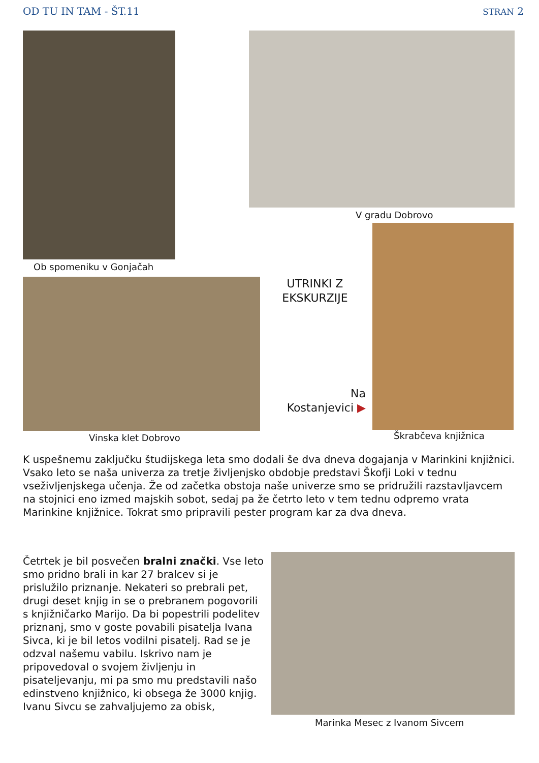OD TU IN TAM - ŠT.11 STRAN 2
V gradu Dobrovo
Ob spomeniku v Gonjačah
UTRINKI Z EKSKURZIJE
Na Kostanjevici ▶
Vinska klet Dobrovo Škrabčeva knjižnica
K uspešnemu zaključku študijskega leta smo dodali še dva dneva dogajanja v Marinkini knjižnici.
Vsako leto se naša univerza za tretje življenjsko obdobje predstavi Škofji Loki v tednu vseživljenjskega učenja. Že od začetka obstoja naše univerze smo se pridružili razstavljavcem na stojnici eno izmed majskih sobot, sedaj pa že četrto leto v tem tednu odpremo vrata Marinkine knjižnice. Tokrat smo pripravili pester program kar za dva dneva.
Četrtek je bil posvečen bralni znački. Vse leto smo pridno brali in kar 27 bralcev si je prislužilo priznanje. Nekateri so prebrali pet, drugi deset knjig in se o prebranem pogovorili s knjižničarko Marijo. Da bi popestrili podelitev priznanj, smo v goste povabili pisatelja Ivana Sivca, ki je bil letos vodilni pisatelj. Rad se je odzval našemu vabilu. Iskrivo nam je pripovedoval o svojem življenju in pisateljevanju, mi pa smo mu predstavili našo edinstveno knjižnico, ki obsega že 3000 knjig.
Ivanu Sivcu se zahvaljujemo za obisk,
Marinka Mesec z Ivanom Sivcem